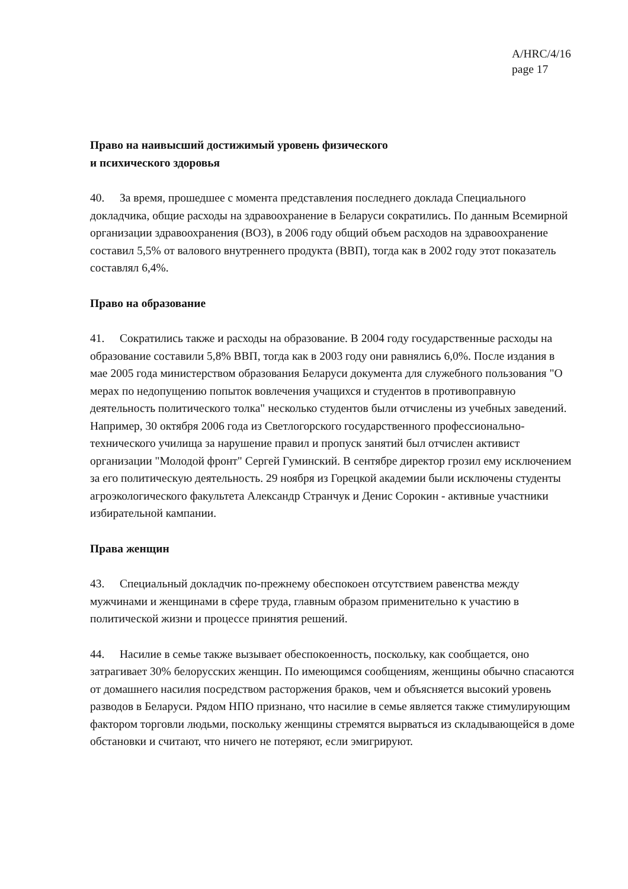A/HRC/4/16
page 17
Право на наивысший достижимый уровень физического
и психического здоровья
40. За время, прошедшее с момента представления последнего доклада Специального докладчика, общие расходы на здравоохранение в Беларуси сократились. По данным Всемирной организации здравоохранения (ВОЗ), в 2006 году общий объем расходов на здравоохранение составил 5,5% от валового внутреннего продукта (ВВП), тогда как в 2002 году этот показатель составлял 6,4%.
Право на образование
41. Сократились также и расходы на образование. В 2004 году государственные расходы на образование составили 5,8% ВВП, тогда как в 2003 году они равнялись 6,0%. После издания в мае 2005 года министерством образования Беларуси документа для служебного пользования "О мерах по недопущению попыток вовлечения учащихся и студентов в противоправную деятельность политического толка" несколько студентов были отчислены из учебных заведений. Например, 30 октября 2006 года из Светлогорского государственного профессионально-технического училища за нарушение правил и пропуск занятий был отчислен активист организации "Молодой фронт" Сергей Гуминский. В сентябре директор грозил ему исключением за его политическую деятельность. 29 ноября из Горецкой академии были исключены студенты агроэкологического факультета Александр Странчук и Денис Сорокин - активные участники избирательной кампании.
Права женщин
43. Специальный докладчик по-прежнему обеспокоен отсутствием равенства между мужчинами и женщинами в сфере труда, главным образом применительно к участию в политической жизни и процессе принятия решений.
44. Насилие в семье также вызывает обеспокоенность, поскольку, как сообщается, оно затрагивает 30% белорусских женщин. По имеющимся сообщениям, женщины обычно спасаются от домашнего насилия посредством расторжения браков, чем и объясняется высокий уровень разводов в Беларуси. Рядом НПО признано, что насилие в семье является также стимулирующим фактором торговли людьми, поскольку женщины стремятся вырваться из складывающейся в доме обстановки и считают, что ничего не потеряют, если эмигрируют.